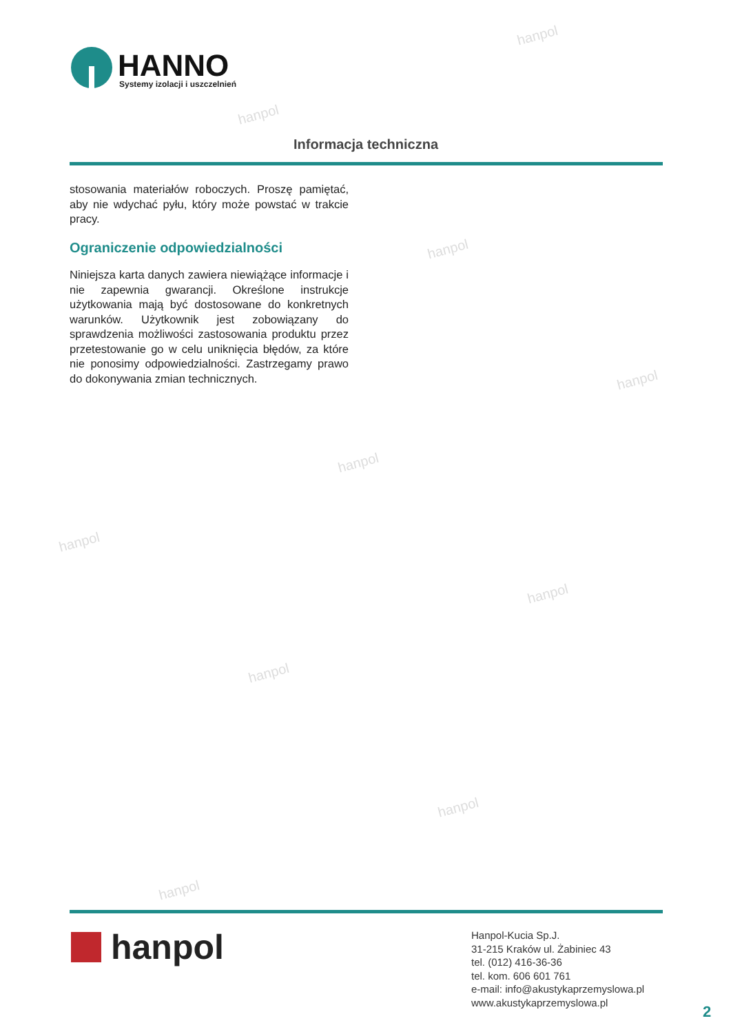hanpol
hanpol
hanpol
hanpol
hanpol
hanpol
hanpol
hanpol
hanpol
hanpol
HANNO
Systemy izolacji i uszczelnień
Informacja techniczna
stosowania materiałów roboczych. Proszę pamiętać, aby nie wdychać pyłu, który może powstać w trakcie pracy.
Ograniczenie odpowiedzialności
Niniejsza karta danych zawiera niewiążące informacje i nie zapewnia gwarancji. Określone instrukcje użytkowania mają być dostosowane do konkretnych warunków. Użytkownik jest zobowiązany do sprawdzenia możliwości zastosowania produktu przez przetestowanie go w celu uniknięcia błędów, za które nie ponosimy odpowiedzialności. Zastrzegamy prawo do dokonywania zmian technicznych.
hanpol
Hanpol-Kucia Sp.J.
31-215 Kraków ul. Żabiniec 43
tel. (012) 416-36-36
tel. kom. 606 601 761
e-mail: info@akustykaprzemyslowa.pl
www.akustykaprzemyslowa.pl
2